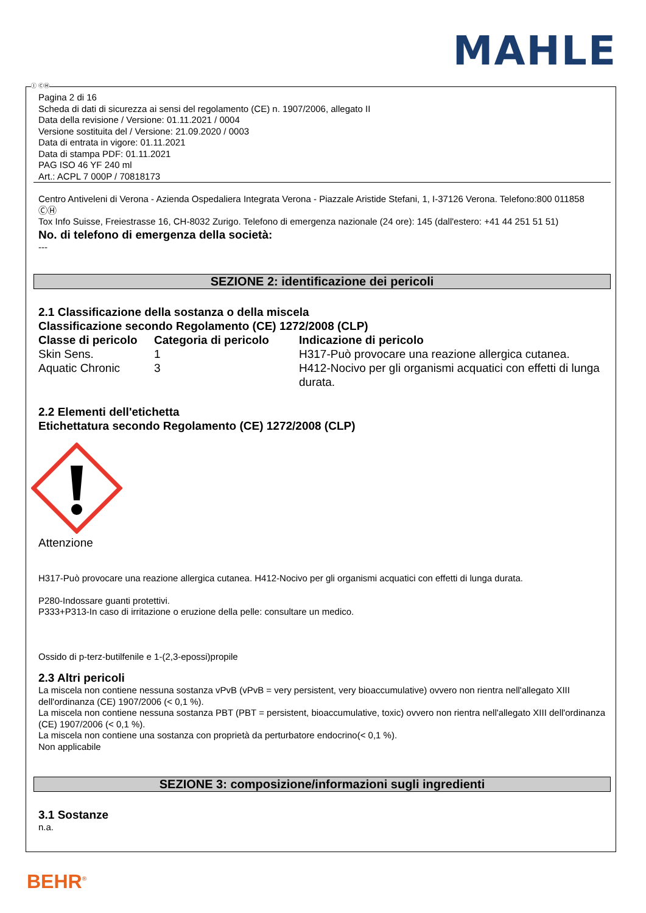MAHLE
Ⓘ ⒸⒽ
Pagina 2 di 16
Scheda di dati di sicurezza ai sensi del regolamento (CE) n. 1907/2006, allegato II
Data della revisione / Versione: 01.11.2021 / 0004
Versione sostituita del / Versione: 21.09.2020 / 0003
Data di entrata in vigore: 01.11.2021
Data di stampa PDF: 01.11.2021
PAG ISO 46 YF 240 ml
Art.: ACPL 7 000P / 70818173
Centro Antiveleni di Verona - Azienda Ospedaliera Integrata Verona - Piazzale Aristide Stefani, 1, I-37126 Verona. Telefono:800 011858
ⒸⒽ
Tox Info Suisse, Freiestrasse 16, CH-8032 Zurigo. Telefono di emergenza nazionale (24 ore): 145 (dall'estero: +41 44 251 51 51)
No. di telefono di emergenza della società:
---
SEZIONE 2: identificazione dei pericoli
2.1 Classificazione della sostanza o della miscela
Classificazione secondo Regolamento (CE) 1272/2008 (CLP)
| Classe di pericolo | Categoria di pericolo | Indicazione di pericolo |
| --- | --- | --- |
| Skin Sens. | 1 | H317-Può provocare una reazione allergica cutanea. |
| Aquatic Chronic | 3 | H412-Nocivo per gli organismi acquatici con effetti di lunga durata. |
2.2 Elementi dell'etichetta
Etichettatura secondo Regolamento (CE) 1272/2008 (CLP)
Attenzione
H317-Può provocare una reazione allergica cutanea. H412-Nocivo per gli organismi acquatici con effetti di lunga durata.
P280-Indossare guanti protettivi.
P333+P313-In caso di irritazione o eruzione della pelle: consultare un medico.
Ossido di p-terz-butilfenile e 1-(2,3-epossi)propile
2.3 Altri pericoli
La miscela non contiene nessuna sostanza vPvB (vPvB = very persistent, very bioaccumulative) ovvero non rientra nell'allegato XIII dell'ordinanza (CE) 1907/2006 (< 0,1 %).
La miscela non contiene nessuna sostanza PBT (PBT = persistent, bioaccumulative, toxic) ovvero non rientra nell'allegato XIII dell'ordinanza (CE) 1907/2006 (< 0,1 %).
La miscela non contiene una sostanza con proprietà da perturbatore endocrino(< 0,1 %).
Non applicabile
SEZIONE 3: composizione/informazioni sugli ingredienti
3.1 Sostanze
n.a.
BEHR<sup>®</sup>